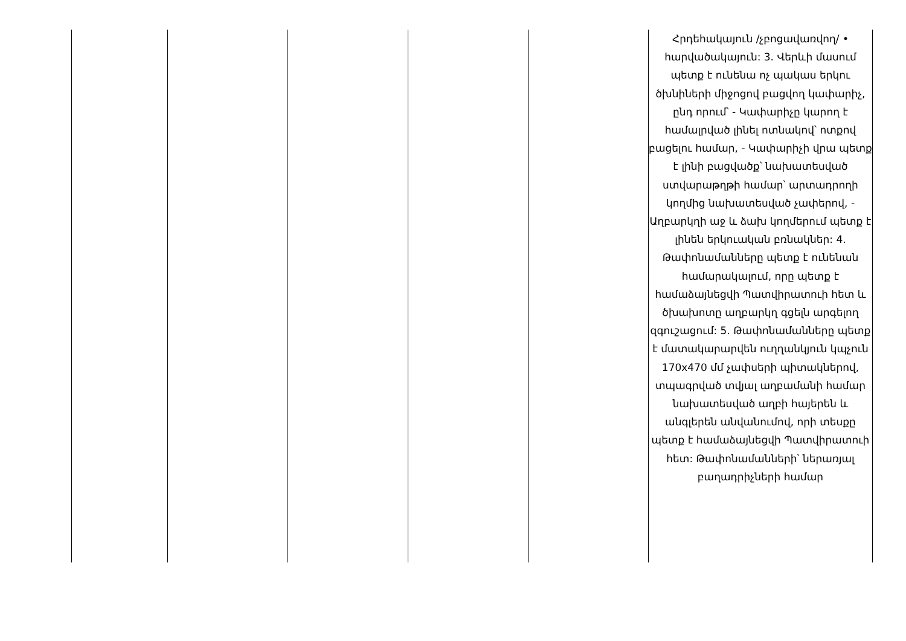| | | | | | Հրդեհակայուն /չբոցավառվող/ • հարվածակայուն: 3. Վերևի մասում պետք է ունենա ոչ պակաս երկու ծխնիների միջոցով բացվող կափարիչ, ընդ որում՝ - Կափարիչը կարող է համալրված լինել ոտնակով՝ ոտքով բացելու համար, - Կափարիչի վրա պետք է լինի բացվածք՝ նախատեսված ստվարաթղթի համար՝ արտադրողի կողմից նախատեսված չափերով, - Աղբարկղի աջ և ձախ կողմերում պետք է լինեն երկուական բռնակներ: 4. Թափոնամանները պետք է ունենան համարակալում, որը պետք է համաձայնեցվի Պատվիրատուի հետ և ծխախոտը աղբարկղ գցելն արգելող զգուշացում: 5. Թափոնամանները պետք է մատակարարվեն ուղղանկյուն կպչուն 170x470 մմ չափսերի պիտակներով, տպագրված տվյալ աղբամանի համար նախատեսված աղբի հայերեն և անգլերեն անվանումով, որի տեսքը պետք է համաձայնեցվի Պատվիրատուի հետ: Թափոնամանների՝ ներառյալ բաղադրիչների համար |